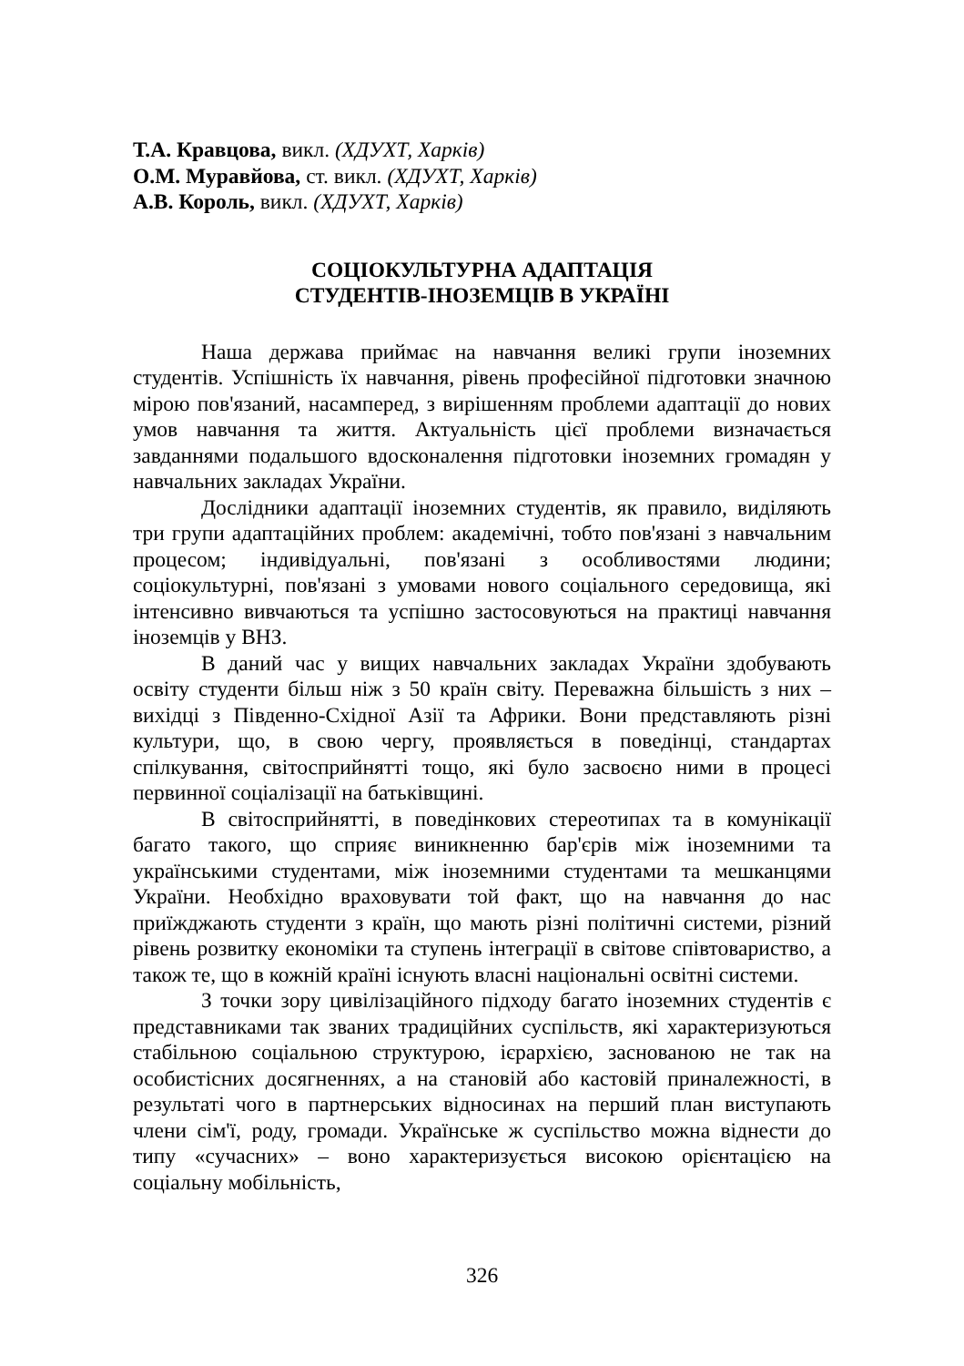Т.А. Кравцова, викл. (ХДУХТ, Харків)
О.М. Муравйова, ст. викл. (ХДУХТ, Харків)
А.В. Король, викл. (ХДУХТ, Харків)
СОЦІОКУЛЬТУРНА АДАПТАЦІЯ
СТУДЕНТІВ-ІНОЗЕМЦІВ В УКРАЇНІ
Наша держава приймає на навчання великі групи іноземних студентів. Успішність їх навчання, рівень професійної підготовки значною мірою пов'язаний, насамперед, з вирішенням проблеми адаптації до нових умов навчання та життя. Актуальність цієї проблеми визначається завданнями подальшого вдосконалення підготовки іноземних громадян у навчальних закладах України.
Дослідники адаптації іноземних студентів, як правило, виділяють три групи адаптаційних проблем: академічні, тобто пов'язані з навчальним процесом; індивідуальні, пов'язані з особливостями людини; соціокультурні, пов'язані з умовами нового соціального середовища, які інтенсивно вивчаються та успішно застосовуються на практиці навчання іноземців у ВНЗ.
В даний час у вищих навчальних закладах України здобувають освіту студенти більш ніж з 50 країн світу. Переважна більшість з них – вихідці з Південно-Східної Азії та Африки. Вони представляють різні культури, що, в свою чергу, проявляється в поведінці, стандартах спілкування, світосприйнятті тощо, які було засвоєно ними в процесі первинної соціалізації на батьківщині.
В світосприйнятті, в поведінкових стереотипах та в комунікації багато такого, що сприяє виникненню бар'єрів між іноземними та українськими студентами, між іноземними студентами та мешканцями України. Необхідно враховувати той факт, що на навчання до нас приїжджають студенти з країн, що мають різні політичні системи, різний рівень розвитку економіки та ступень інтеграції в світове співтовариство, а також те, що в кожній країні існують власні національні освітні системи.
З точки зору цивілізаційного підходу багато іноземних студентів є представниками так званих традиційних суспільств, які характеризуються стабільною соціальною структурою, ієрархією, заснованою не так на особистісних досягненнях, а на становій або кастовій приналежності, в результаті чого в партнерських відносинах на перший план виступають члени сім'ї, роду, громади. Українське ж суспільство можна віднести до типу «сучасних» – воно характеризується високою орієнтацією на соціальну мобільність,
326